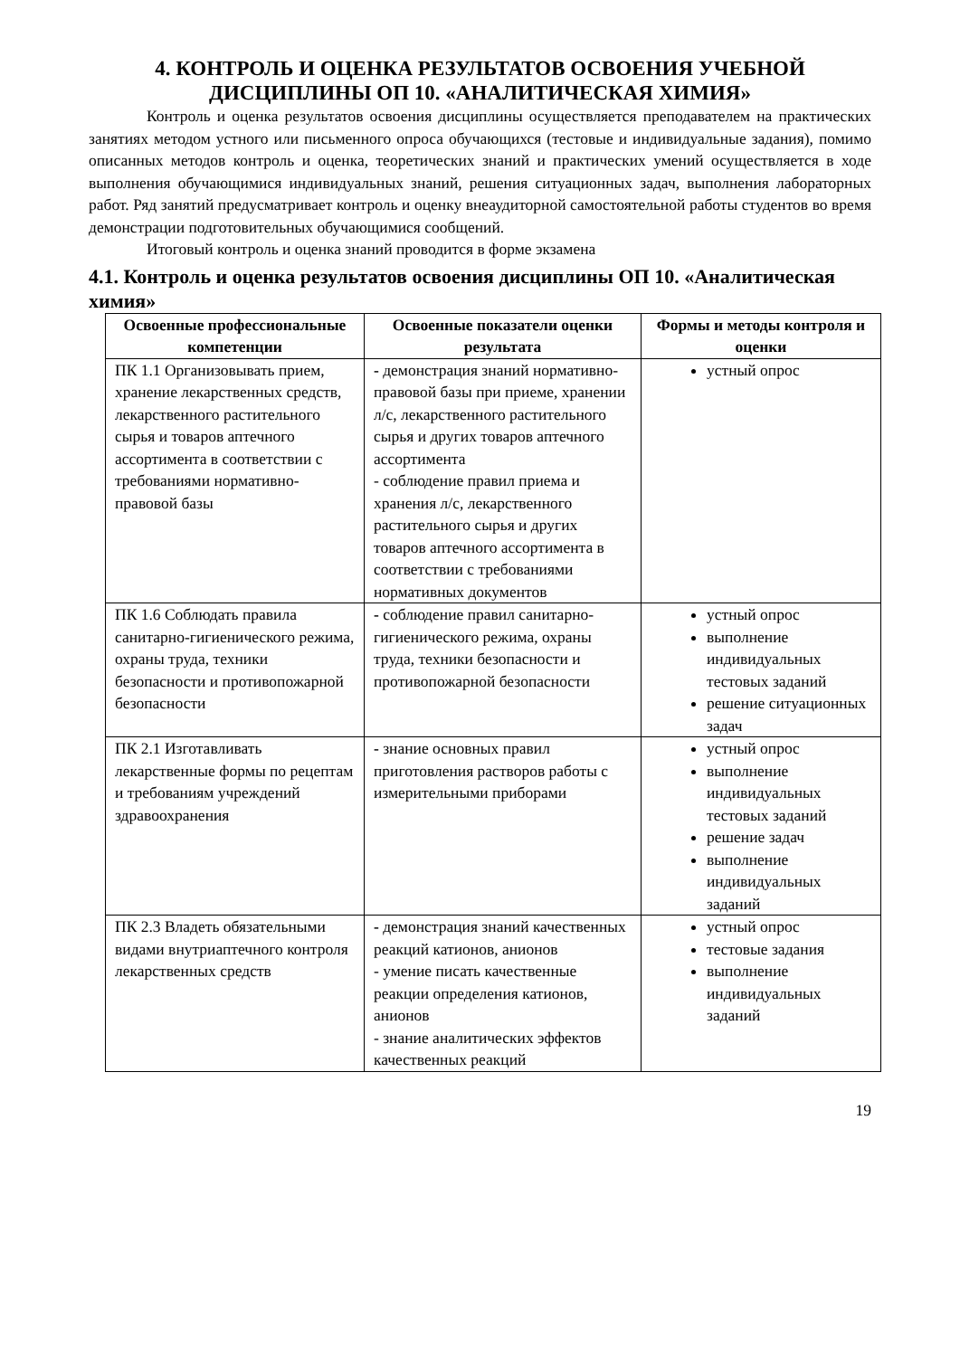4. КОНТРОЛЬ И ОЦЕНКА РЕЗУЛЬТАТОВ ОСВОЕНИЯ УЧЕБНОЙ
ДИСЦИПЛИНЫ ОП 10. «АНАЛИТИЧЕСКАЯ ХИМИЯ»
Контроль и оценка результатов освоения дисциплины осуществляется преподавателем на практических занятиях методом устного или письменного опроса обучающихся (тестовые и индивидуальные задания), помимо описанных методов контроль и оценка, теоретических знаний и практических умений осуществляется в ходе выполнения обучающимися индивидуальных знаний, решения ситуационных задач, выполнения лабораторных работ. Ряд занятий предусматривает контроль и оценку внеаудиторной самостоятельной работы студентов во время демонстрации подготовительных обучающимися сообщений.
Итоговый контроль и оценка знаний проводится в форме экзамена
4.1. Контроль и оценка результатов освоения дисциплины ОП 10. «Аналитическая химия»
| Освоенные профессиональные компетенции | Освоенные показатели оценки результата | Формы и методы контроля и оценки |
| --- | --- | --- |
| ПК 1.1 Организовывать прием, хранение лекарственных средств, лекарственного растительного сырья и товаров аптечного ассортимента в соответствии с требованиями нормативно-правовой базы | - демонстрация знаний нормативно-правовой базы при приеме, хранении л/с, лекарственного растительного сырья и других товаров аптечного ассортимента - соблюдение правил приема и хранения л/с, лекарственного растительного сырья и других товаров аптечного ассортимента в соответствии с требованиями нормативных документов | устный опрос |
| ПК 1.6 Соблюдать правила санитарно-гигиенического режима, охраны труда, техники безопасности и противопожарной безопасности | - соблюдение правил санитарно-гигиенического режима, охраны труда, техники безопасности и противопожарной безопасности | устный опрос выполнение индивидуальных тестовых заданий решение ситуационных задач |
| ПК 2.1 Изготавливать лекарственные формы по рецептам и требованиям учреждений здравоохранения | - знание основных правил приготовления растворов работы с измерительными приборами | устный опрос выполнение индивидуальных тестовых заданий решение задач выполнение индивидуальных заданий |
| ПК 2.3 Владеть обязательными видами внутриаптечного контроля лекарственных средств | - демонстрация знаний качественных реакций катионов, анионов - умение писать качественные реакции определения катионов, анионов - знание аналитических эффектов качественных реакций | устный опрос тестовые задания выполнение индивидуальных заданий |
19